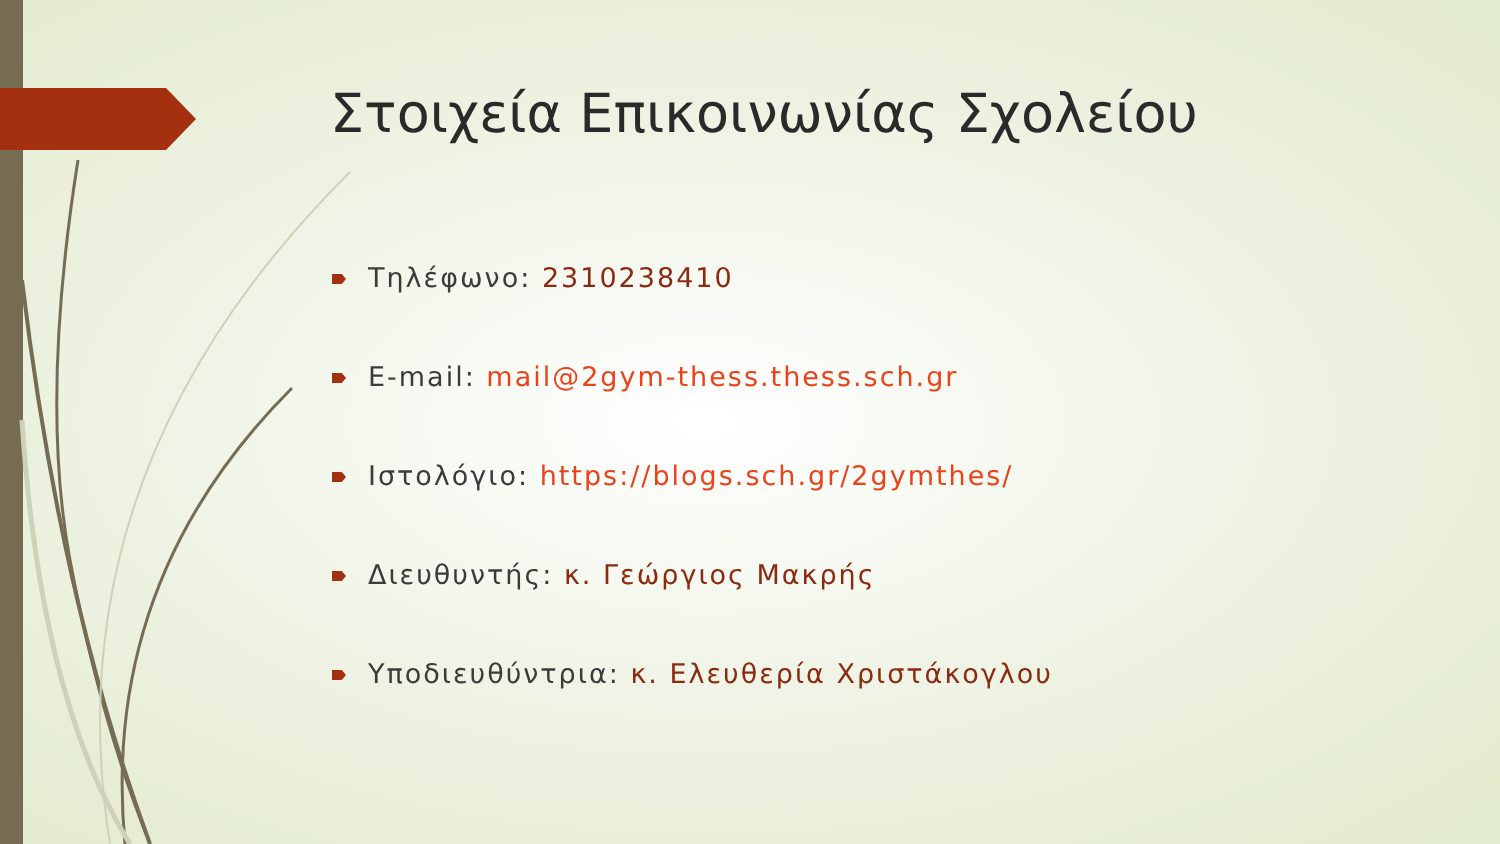Στοιχεία Επικοινωνίας Σχολείου
Τηλέφωνο: 2310238410
E-mail: mail@2gym-thess.thess.sch.gr
Ιστολόγιο: https://blogs.sch.gr/2gymthes/
Διευθυντής: κ. Γεώργιος Μακρής
Υποδιευθύντρια: κ. Ελευθερία Χριστάκογλου